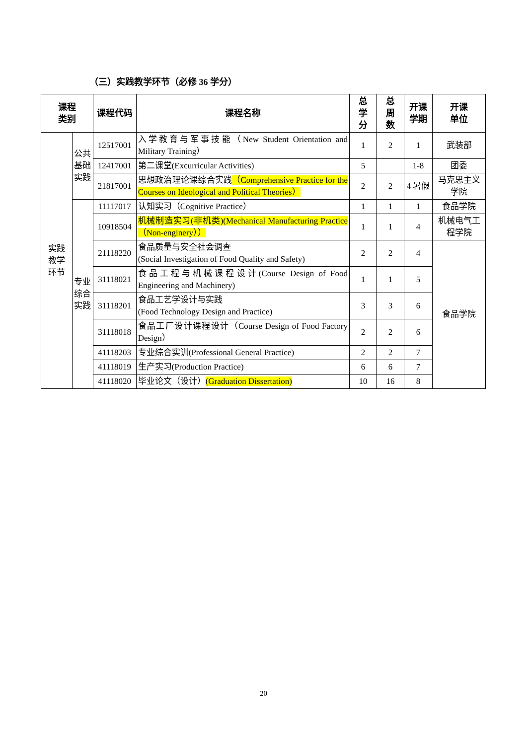（三）实践教学环节（必修 36 学分）
| 课程 类别 | | 课程代码 | 课程名称 | 总 学 分 | 总 周 数 | 开课 学期 | 开课 单位 |
| --- | --- | --- | --- | --- | --- | --- | --- |
| 实践 教学 环节 | 公共 基础 实践 | 12517001 | 入学教育与军事技能（New Student Orientation and Military Training） | 1 | 2 | 1 | 武装部 |
| | | 12417001 | 第二课堂(Excurricular Activities) | 5 | | 1-8 | 团委 |
| | | 21817001 | 思想政治理论课综合实践 （Comprehensive Practice for the Courses on Ideological and Political Theories） | 2 | 2 | 4 暑假 | 马克思主义学院 |
| | 专业 综合 实践 | 11117017 | 认知实习（Cognitive Practice） | 1 | 1 | 1 | 食品学院 |
| | | 10918504 | 机械制造实习(非机类)(Mechanical Manufacturing Practice（Non-enginery）） | 1 | 1 | 4 | 机械电气工程学院 |
| | | 21118220 | 食品质量与安全社会调查 (Social Investigation of Food Quality and Safety) | 2 | 2 | 4 | 食品学院 |
| | | 31118021 | 食品工程与机械课程设计(Course Design of Food Engineering and Machinery) | 1 | 1 | 5 | |
| | | 31118201 | 食品工艺学设计与实践 (Food Technology Design and Practice) | 3 | 3 | 6 | |
| | | 31118018 | 食品工厂设计课程设计（Course Design of Food Factory Design） | 2 | 2 | 6 | |
| | | 41118203 | 专业综合实训(Professional General Practice) | 2 | 2 | 7 | |
| | | 41118019 | 生产实习(Production Practice) | 6 | 6 | 7 | |
| | | 41118020 | 毕业论文（设计） (Graduation Dissertation) | 10 | 16 | 8 | |
20